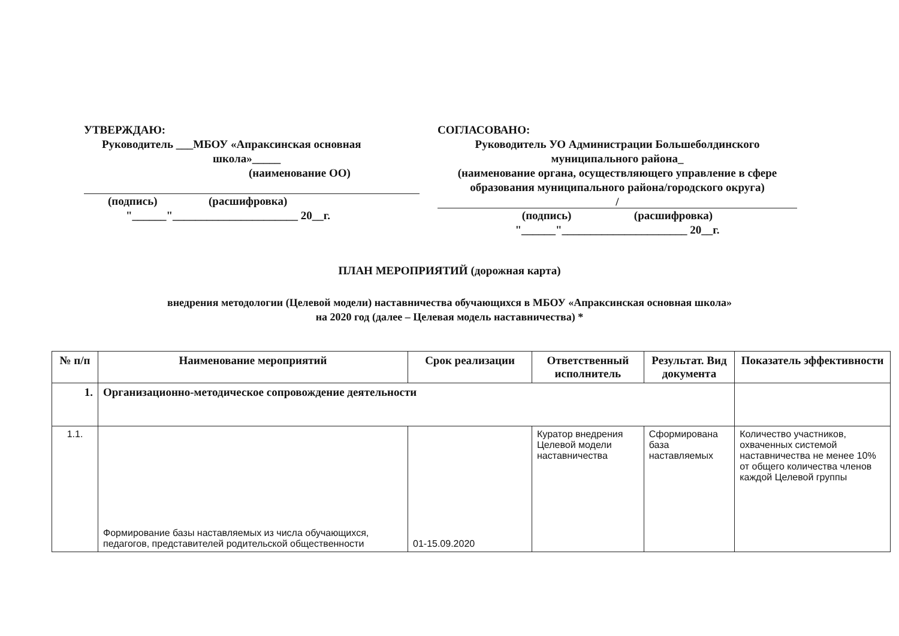УТВЕРЖДАЮ:
Руководитель ___МБОУ «Апраксинская основная
школа»_____
(наименование ОО)
(подпись) (расшифровка)
"______"______________________ 20__г.
СОГЛАСОВАНО:
Руководитель УО Администрации Большеболдинского
муниципального района_
(наименование органа, осуществляющего управление в сфере образования муниципального района/городского округа)
/
(подпись) (расшифровка)
"______"______________________ 20__г.
ПЛАН МЕРОПРИЯТИЙ (дорожная карта)
внедрения методологии (Целевой модели) наставничества обучающихся в МБОУ «Апраксинская основная школа»
на 2020 год (далее – Целевая модель наставничества) *
| № п/п | Наименование мероприятий | Срок реализации | Ответственный исполнитель | Результат. Вид документа | Показатель эффективности |
| --- | --- | --- | --- | --- | --- |
| 1. | Организационно-методическое сопровождение деятельности | | | | |
| 1.1. | Формирование базы наставляемых из числа обучающихся, педагогов, представителей родительской общественности | 01-15.09.2020 | Куратор внедрения Целевой модели наставничества | Сформирована база наставляемых | Количество участников, охваченных системой наставничества не менее 10% от общего количества членов каждой Целевой группы |